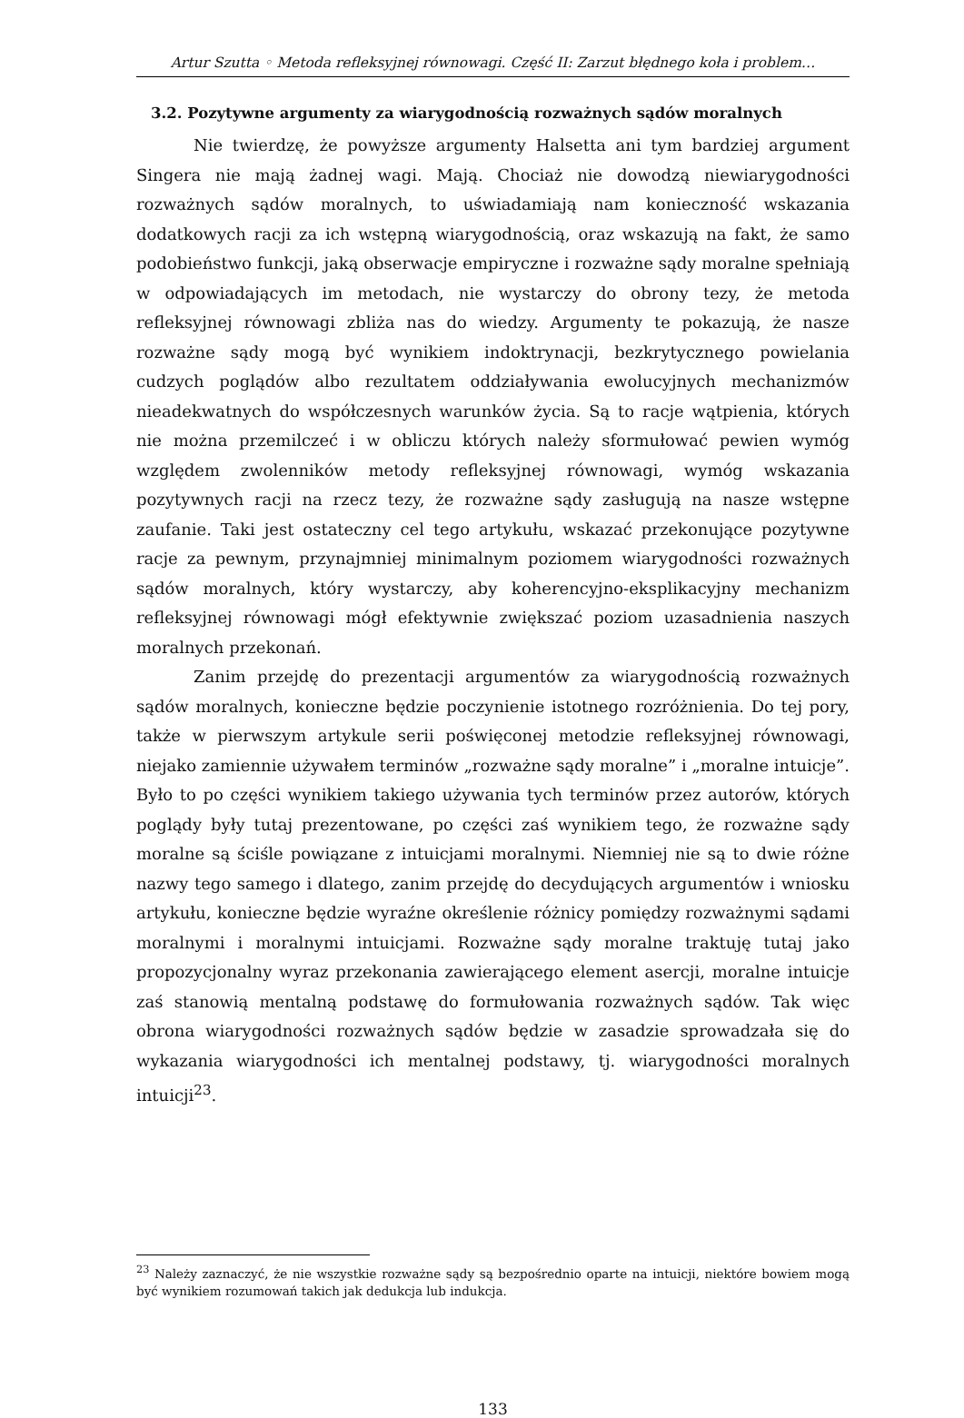Artur Szutta ◦ Metoda refleksyjnej równowagi. Część II: Zarzut błędnego koła i problem…
3.2. Pozytywne argumenty za wiarygodnością rozważnych sądów moralnych
Nie twierdzę, że powyższe argumenty Halsetta ani tym bardziej argument Singera nie mają żadnej wagi. Mają. Chociaż nie dowodzą niewiarygodności rozważnych sądów moralnych, to uświadamiają nam konieczność wskazania dodatkowych racji za ich wstępną wiarygodnością, oraz wskazują na fakt, że samo podobieństwo funkcji, jaką obserwacje empiryczne i rozważne sądy moralne spełniają w odpowiadających im metodach, nie wystarczy do obrony tezy, że metoda refleksyjnej równowagi zbliża nas do wiedzy. Argumenty te pokazują, że nasze rozważne sądy mogą być wynikiem indoktrynacji, bezkrytycznego powielania cudzych poglądów albo rezultatem oddziaływania ewolucyjnych mechanizmów nieadekwatnych do współczesnych warunków życia. Są to racje wątpienia, których nie można przemilczeć i w obliczu których należy sformułować pewien wymóg względem zwolenników metody refleksyjnej równowagi, wymóg wskazania pozytywnych racji na rzecz tezy, że rozważne sądy zasługują na nasze wstępne zaufanie. Taki jest ostateczny cel tego artykułu, wskazać przekonujące pozytywne racje za pewnym, przynajmniej minimalnym poziomem wiarygodności rozważnych sądów moralnych, który wystarczy, aby koherencyjno-eksplikacyjny mechanizm refleksyjnej równowagi mógł efektywnie zwiększać poziom uzasadnienia naszych moralnych przekonań.
Zanim przejdę do prezentacji argumentów za wiarygodnością rozważnych sądów moralnych, konieczne będzie poczynienie istotnego rozróżnienia. Do tej pory, także w pierwszym artykule serii poświęconej metodzie refleksyjnej równowagi, niejako zamiennie używałem terminów „rozważne sądy moralne” i „moralne intuicje”. Było to po części wynikiem takiego używania tych terminów przez autorów, których poglądy były tutaj prezentowane, po części zaś wynikiem tego, że rozważne sądy moralne są ściśle powiązane z intuicjami moralnymi. Niemniej nie są to dwie różne nazwy tego samego i dlatego, zanim przejdę do decydujących argumentów i wniosku artykułu, konieczne będzie wyraźne określenie różnicy pomiędzy rozważnymi sądami moralnymi i moralnymi intuicjami. Rozważne sądy moralne traktuję tutaj jako propozycjonalny wyraz przekonania zawierającego element asercji, moralne intuicje zaś stanowią mentalną podstawę do formułowania rozważnych sądów. Tak więc obrona wiarygodności rozważnych sądów będzie w zasadzie sprowadzała się do wykazania wiarygodności ich mentalnej podstawy, tj. wiarygodności moralnych intuicji<sup>23</sup>.
<sup>23</sup> Należy zaznaczyć, że nie wszystkie rozważne sądy są bezpośrednio oparte na intuicji, niektóre bowiem mogą być wynikiem rozumowań takich jak dedukcja lub indukcja.
133